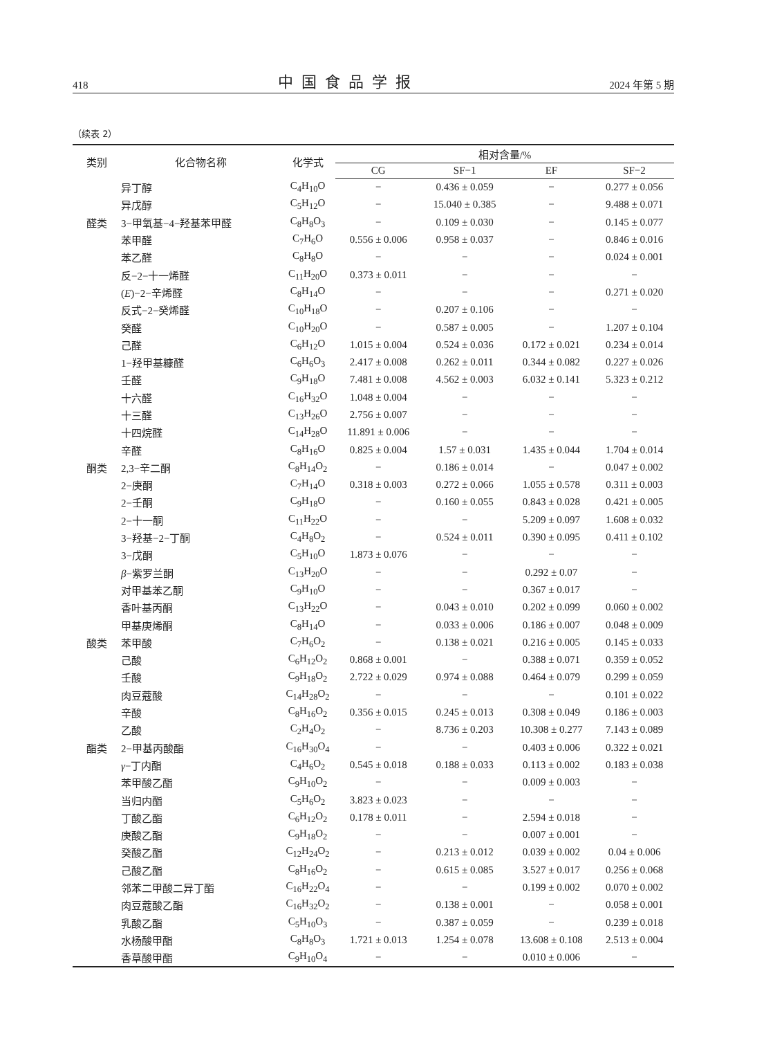418 中国食品学报 2024 年第 5 期
（续表 2）
| 类别 | 化合物名称 | 化学式 | 相对含量/% | | | |
| --- | --- | --- | --- | --- | --- | --- |
| | | | CG | SF−1 | EF | SF−2 |
| | 异丁醇 | C<sub>4</sub>H<sub>10</sub>O | − | 0.436 ± 0.059 | − | 0.277 ± 0.056 |
| | 异戊醇 | C<sub>5</sub>H<sub>12</sub>O | − | 15.040 ± 0.385 | − | 9.488 ± 0.071 |
| 醛类 | 3−甲氧基−4−羟基苯甲醛 | C<sub>8</sub>H<sub>8</sub>O<sub>3</sub> | − | 0.109 ± 0.030 | − | 0.145 ± 0.077 |
| | 苯甲醛 | C<sub>7</sub>H<sub>6</sub>O | 0.556 ± 0.006 | 0.958 ± 0.037 | − | 0.846 ± 0.016 |
| | 苯乙醛 | C<sub>8</sub>H<sub>8</sub>O | − | − | − | 0.024 ± 0.001 |
| | 反−2−十一烯醛 | C<sub>11</sub>H<sub>20</sub>O | 0.373 ± 0.011 | − | − | − |
| | ( E )−2−辛烯醛 | C<sub>8</sub>H<sub>14</sub>O | − | − | − | 0.271 ± 0.020 |
| | 反式−2−癸烯醛 | C<sub>10</sub>H<sub>18</sub>O | − | 0.207 ± 0.106 | − | − |
| | 癸醛 | C<sub>10</sub>H<sub>20</sub>O | − | 0.587 ± 0.005 | − | 1.207 ± 0.104 |
| | 己醛 | C<sub>6</sub>H<sub>12</sub>O | 1.015 ± 0.004 | 0.524 ± 0.036 | 0.172 ± 0.021 | 0.234 ± 0.014 |
| | 1−羟甲基糠醛 | C<sub>6</sub>H<sub>6</sub>O<sub>3</sub> | 2.417 ± 0.008 | 0.262 ± 0.011 | 0.344 ± 0.082 | 0.227 ± 0.026 |
| | 壬醛 | C<sub>9</sub>H<sub>18</sub>O | 7.481 ± 0.008 | 4.562 ± 0.003 | 6.032 ± 0.141 | 5.323 ± 0.212 |
| | 十六醛 | C<sub>16</sub>H<sub>32</sub>O | 1.048 ± 0.004 | − | − | − |
| | 十三醛 | C<sub>13</sub>H<sub>26</sub>O | 2.756 ± 0.007 | − | − | − |
| | 十四烷醛 | C<sub>14</sub>H<sub>28</sub>O | 11.891 ± 0.006 | − | − | − |
| | 辛醛 | C<sub>8</sub>H<sub>16</sub>O | 0.825 ± 0.004 | 1.57 ± 0.031 | 1.435 ± 0.044 | 1.704 ± 0.014 |
| 酮类 | 2,3−辛二酮 | C<sub>8</sub>H<sub>14</sub>O<sub>2</sub> | − | 0.186 ± 0.014 | − | 0.047 ± 0.002 |
| | 2−庚酮 | C<sub>7</sub>H<sub>14</sub>O | 0.318 ± 0.003 | 0.272 ± 0.066 | 1.055 ± 0.578 | 0.311 ± 0.003 |
| | 2−壬酮 | C<sub>9</sub>H<sub>18</sub>O | − | 0.160 ± 0.055 | 0.843 ± 0.028 | 0.421 ± 0.005 |
| | 2−十一酮 | C<sub>11</sub>H<sub>22</sub>O | − | − | 5.209 ± 0.097 | 1.608 ± 0.032 |
| | 3−羟基−2−丁酮 | C<sub>4</sub>H<sub>8</sub>O<sub>2</sub> | − | 0.524 ± 0.011 | 0.390 ± 0.095 | 0.411 ± 0.102 |
| | 3−戊酮 | C<sub>5</sub>H<sub>10</sub>O | 1.873 ± 0.076 | − | − | − |
| | β −紫罗兰酮 | C<sub>13</sub>H<sub>20</sub>O | − | − | 0.292 ± 0.07 | − |
| | 对甲基苯乙酮 | C<sub>9</sub>H<sub>10</sub>O | − | − | 0.367 ± 0.017 | − |
| | 香叶基丙酮 | C<sub>13</sub>H<sub>22</sub>O | − | 0.043 ± 0.010 | 0.202 ± 0.099 | 0.060 ± 0.002 |
| | 甲基庚烯酮 | C<sub>8</sub>H<sub>14</sub>O | − | 0.033 ± 0.006 | 0.186 ± 0.007 | 0.048 ± 0.009 |
| 酸类 | 苯甲酸 | C<sub>7</sub>H<sub>6</sub>O<sub>2</sub> | − | 0.138 ± 0.021 | 0.216 ± 0.005 | 0.145 ± 0.033 |
| | 己酸 | C<sub>6</sub>H<sub>12</sub>O<sub>2</sub> | 0.868 ± 0.001 | − | 0.388 ± 0.071 | 0.359 ± 0.052 |
| | 壬酸 | C<sub>9</sub>H<sub>18</sub>O<sub>2</sub> | 2.722 ± 0.029 | 0.974 ± 0.088 | 0.464 ± 0.079 | 0.299 ± 0.059 |
| | 肉豆蔻酸 | C<sub>14</sub>H<sub>28</sub>O<sub>2</sub> | − | − | − | 0.101 ± 0.022 |
| | 辛酸 | C<sub>8</sub>H<sub>16</sub>O<sub>2</sub> | 0.356 ± 0.015 | 0.245 ± 0.013 | 0.308 ± 0.049 | 0.186 ± 0.003 |
| | 乙酸 | C<sub>2</sub>H<sub>4</sub>O<sub>2</sub> | − | 8.736 ± 0.203 | 10.308 ± 0.277 | 7.143 ± 0.089 |
| 酯类 | 2−甲基丙酸酯 | C<sub>16</sub>H<sub>30</sub>O<sub>4</sub> | − | − | 0.403 ± 0.006 | 0.322 ± 0.021 |
| | γ −丁内酯 | C<sub>4</sub>H<sub>6</sub>O<sub>2</sub> | 0.545 ± 0.018 | 0.188 ± 0.033 | 0.113 ± 0.002 | 0.183 ± 0.038 |
| | 苯甲酸乙酯 | C<sub>9</sub>H<sub>10</sub>O<sub>2</sub> | − | − | 0.009 ± 0.003 | − |
| | 当归内酯 | C<sub>5</sub>H<sub>6</sub>O<sub>2</sub> | 3.823 ± 0.023 | − | − | − |
| | 丁酸乙酯 | C<sub>6</sub>H<sub>12</sub>O<sub>2</sub> | 0.178 ± 0.011 | − | 2.594 ± 0.018 | − |
| | 庚酸乙酯 | C<sub>9</sub>H<sub>18</sub>O<sub>2</sub> | − | − | 0.007 ± 0.001 | − |
| | 癸酸乙酯 | C<sub>12</sub>H<sub>24</sub>O<sub>2</sub> | − | 0.213 ± 0.012 | 0.039 ± 0.002 | 0.04 ± 0.006 |
| | 己酸乙酯 | C<sub>8</sub>H<sub>16</sub>O<sub>2</sub> | − | 0.615 ± 0.085 | 3.527 ± 0.017 | 0.256 ± 0.068 |
| | 邻苯二甲酸二异丁酯 | C<sub>16</sub>H<sub>22</sub>O<sub>4</sub> | − | − | 0.199 ± 0.002 | 0.070 ± 0.002 |
| | 肉豆蔻酸乙酯 | C<sub>16</sub>H<sub>32</sub>O<sub>2</sub> | − | 0.138 ± 0.001 | − | 0.058 ± 0.001 |
| | 乳酸乙酯 | C<sub>5</sub>H<sub>10</sub>O<sub>3</sub> | − | 0.387 ± 0.059 | − | 0.239 ± 0.018 |
| | 水杨酸甲酯 | C<sub>8</sub>H<sub>8</sub>O<sub>3</sub> | 1.721 ± 0.013 | 1.254 ± 0.078 | 13.608 ± 0.108 | 2.513 ± 0.004 |
| | 香草酸甲酯 | C<sub>9</sub>H<sub>10</sub>O<sub>4</sub> | − | − | 0.010 ± 0.006 | − |